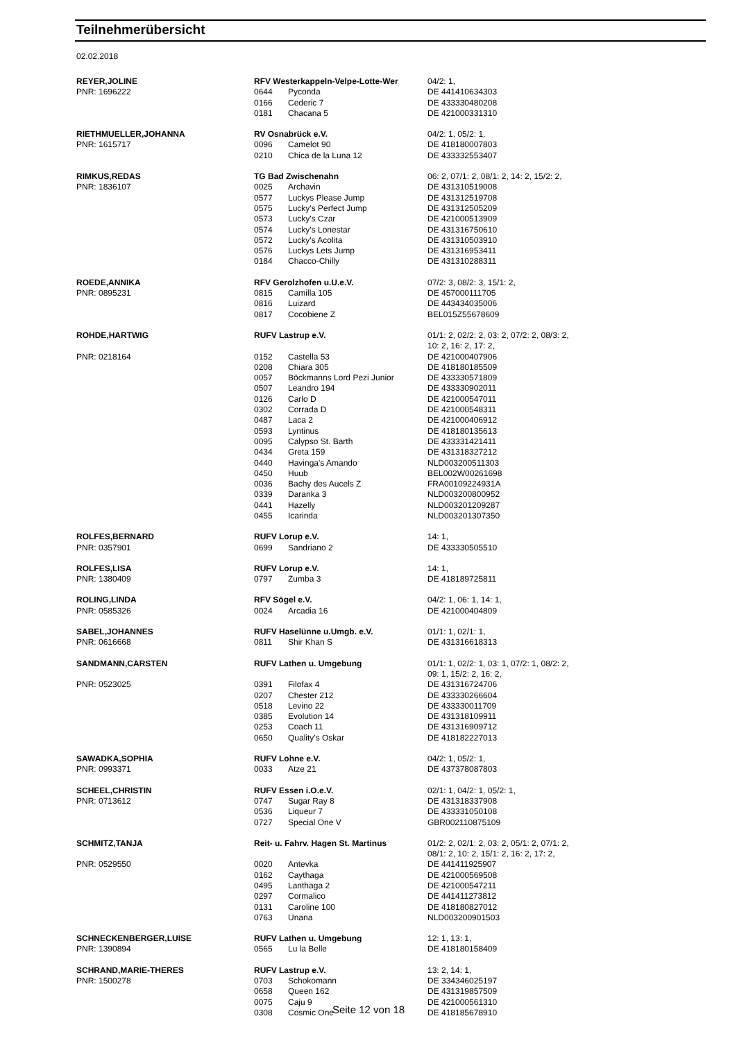Teilnehmerübersicht
02.02.2018
| REYER,JOLINE | RFV Westerkappeln-Velpe-Lotte-Wer | | 04/2: 1, |
| PNR: 1696222 | 0644 | Pyconda | DE 441410634303 |
| | 0166 | Cederic 7 | DE 433330480208 |
| | 0181 | Chacana 5 | DE 421000331310 |
| RIETHMUELLER,JOHANNA | RV Osnabrück e.V. | | 04/2: 1, 05/2: 1, |
| PNR: 1615717 | 0096 | Camelot 90 | DE 418180007803 |
| | 0210 | Chica de la Luna 12 | DE 433332553407 |
| RIMKUS,REDAS | TG Bad Zwischenahn | | 06: 2, 07/1: 2, 08/1: 2, 14: 2, 15/2: 2, |
| PNR: 1836107 | 0025 | Archavin | DE 431310519008 |
| | 0577 | Luckys Please Jump | DE 431312519708 |
| | 0575 | Lucky's Perfect Jump | DE 431312505209 |
| | 0573 | Lucky's Czar | DE 421000513909 |
| | 0574 | Lucky's Lonestar | DE 431316750610 |
| | 0572 | Lucky's Acolita | DE 431310503910 |
| | 0576 | Luckys Lets Jump | DE 431316953411 |
| | 0184 | Chacco-Chilly | DE 431310288311 |
| ROEDE,ANNIKA | RFV Gerolzhofen u.U.e.V. | | 07/2: 3, 08/2: 3, 15/1: 2, |
| PNR: 0895231 | 0815 | Camilla 105 | DE 457000111705 |
| | 0816 | Luizard | DE 443434035006 |
| | 0817 | Cocobiene Z | BEL015Z55678609 |
| ROHDE,HARTWIG | RUFV Lastrup e.V. | | 01/1: 2, 02/2: 2, 03: 2, 07/2: 2, 08/3: 2, 10: 2, 16: 2, 17: 2, |
| PNR: 0218164 | 0152 | Castella 53 | DE 421000407906 |
| | 0208 | Chiara 305 | DE 418180185509 |
| | 0057 | Böckmanns Lord Pezi Junior | DE 433330571809 |
| | 0507 | Leandro 194 | DE 433330902011 |
| | 0126 | Carlo D | DE 421000547011 |
| | 0302 | Corrada D | DE 421000548311 |
| | 0487 | Laca 2 | DE 421000406912 |
| | 0593 | Lyntinus | DE 418180135613 |
| | 0095 | Calypso St. Barth | DE 433331421411 |
| | 0434 | Greta 159 | DE 431318327212 |
| | 0440 | Havinga's Amando | NLD003200511303 |
| | 0450 | Huub | BEL002W00261698 |
| | 0036 | Bachy des Aucels Z | FRA00109224931A |
| | 0339 | Daranka 3 | NLD003200800952 |
| | 0441 | Hazelly | NLD003201209287 |
| | 0455 | Icarinda | NLD003201307350 |
| ROLFES,BERNARD | RUFV Lorup e.V. | | 14: 1, |
| PNR: 0357901 | 0699 | Sandriano 2 | DE 433330505510 |
| ROLFES,LISA | RUFV Lorup e.V. | | 14: 1, |
| PNR: 1380409 | 0797 | Zumba 3 | DE 418189725811 |
| ROLING,LINDA | RFV Sögel e.V. | | 04/2: 1, 06: 1, 14: 1, |
| PNR: 0585326 | 0024 | Arcadia 16 | DE 421000404809 |
| SABEL,JOHANNES | RUFV Haselünne u.Umgb. e.V. | | 01/1: 1, 02/1: 1, |
| PNR: 0616668 | 0811 | Shir Khan S | DE 431316618313 |
| SANDMANN,CARSTEN | RUFV Lathen u. Umgebung | | 01/1: 1, 02/2: 1, 03: 1, 07/2: 1, 08/2: 2, 09: 1, 15/2: 2, 16: 2, |
| PNR: 0523025 | 0391 | Filofax 4 | DE 431316724706 |
| | 0207 | Chester 212 | DE 433330266604 |
| | 0518 | Levino 22 | DE 433330011709 |
| | 0385 | Evolution 14 | DE 431318109911 |
| | 0253 | Coach 11 | DE 431316909712 |
| | 0650 | Quality's Oskar | DE 418182227013 |
| SAWADKA,SOPHIA | RUFV Lohne e.V. | | 04/2: 1, 05/2: 1, |
| PNR: 0993371 | 0033 | Atze 21 | DE 437378087803 |
| SCHEEL,CHRISTIN | RUFV Essen i.O.e.V. | | 02/1: 1, 04/2: 1, 05/2: 1, |
| PNR: 0713612 | 0747 | Sugar Ray 8 | DE 431318337908 |
| | 0536 | Liqueur 7 | DE 433331050108 |
| | 0727 | Special One V | GBR002110875109 |
| SCHMITZ,TANJA | Reit- u. Fahrv. Hagen St. Martinus | | 01/2: 2, 02/1: 2, 03: 2, 05/1: 2, 07/1: 2, 08/1: 2, 10: 2, 15/1: 2, 16: 2, 17: 2, |
| PNR: 0529550 | 0020 | Antevka | DE 441411925907 |
| | 0162 | Caythaga | DE 421000569508 |
| | 0495 | Lanthaga 2 | DE 421000547211 |
| | 0297 | Cormalico | DE 441411273812 |
| | 0131 | Caroline 100 | DE 418180827012 |
| | 0763 | Unana | NLD003200901503 |
| SCHNECKENBERGER,LUISE | RUFV Lathen u. Umgebung | | 12: 1, 13: 1, |
| PNR: 1390894 | 0565 | Lu la Belle | DE 418180158409 |
| SCHRAND,MARIE-THERES | RUFV Lastrup e.V. | | 13: 2, 14: 1, |
| PNR: 1500278 | 0703 | Schokomann | DE 334346025197 |
| | 0658 | Queen 162 | DE 431319857509 |
| | 0075 | Caju 9 | DE 421000561310 |
| | 0308 | Cosmic One | DE 418185678910 |
Seite 12 von 18